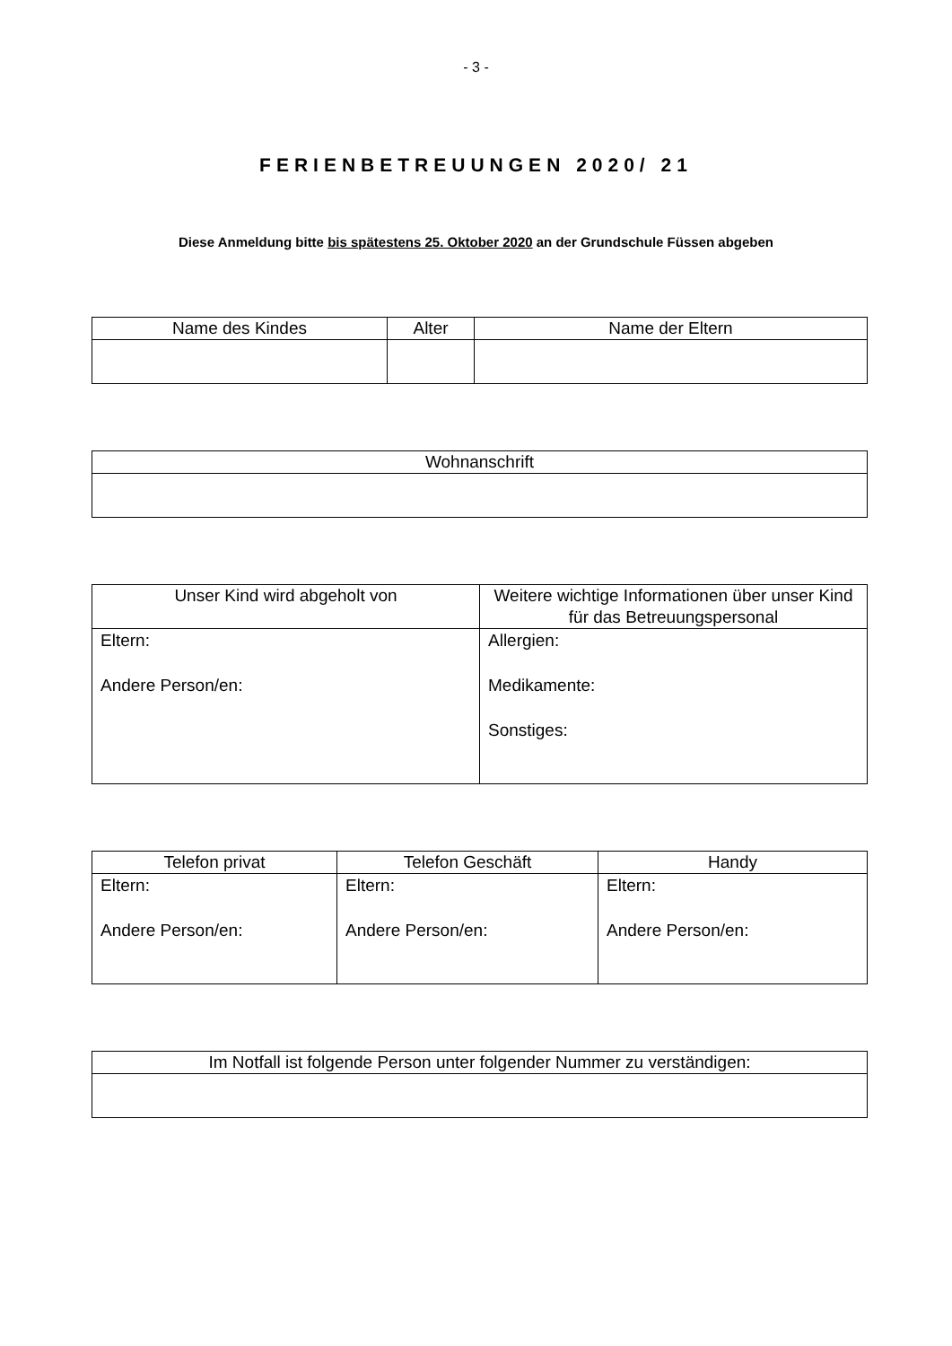- 3 -
FERIENBETREUUNGEN 2020/ 21
Diese Anmeldung bitte bis spätestens 25. Oktober 2020 an der Grundschule Füssen abgeben
| Name des Kindes | Alter | Name der Eltern |
| --- | --- | --- |
| Wohnanschrift |
| --- |
| Unser Kind wird abgeholt von | Weitere wichtige Informationen über unser Kind für das Betreuungspersonal |
| --- | --- |
| Eltern: Andere Person/en: | Allergien: Medikamente: Sonstiges: |
| Telefon privat | Telefon Geschäft | Handy |
| --- | --- | --- |
| Eltern: Andere Person/en: | Eltern: Andere Person/en: | Eltern: Andere Person/en: |
| Im Notfall ist folgende Person unter folgender Nummer zu verständigen: |
| --- |